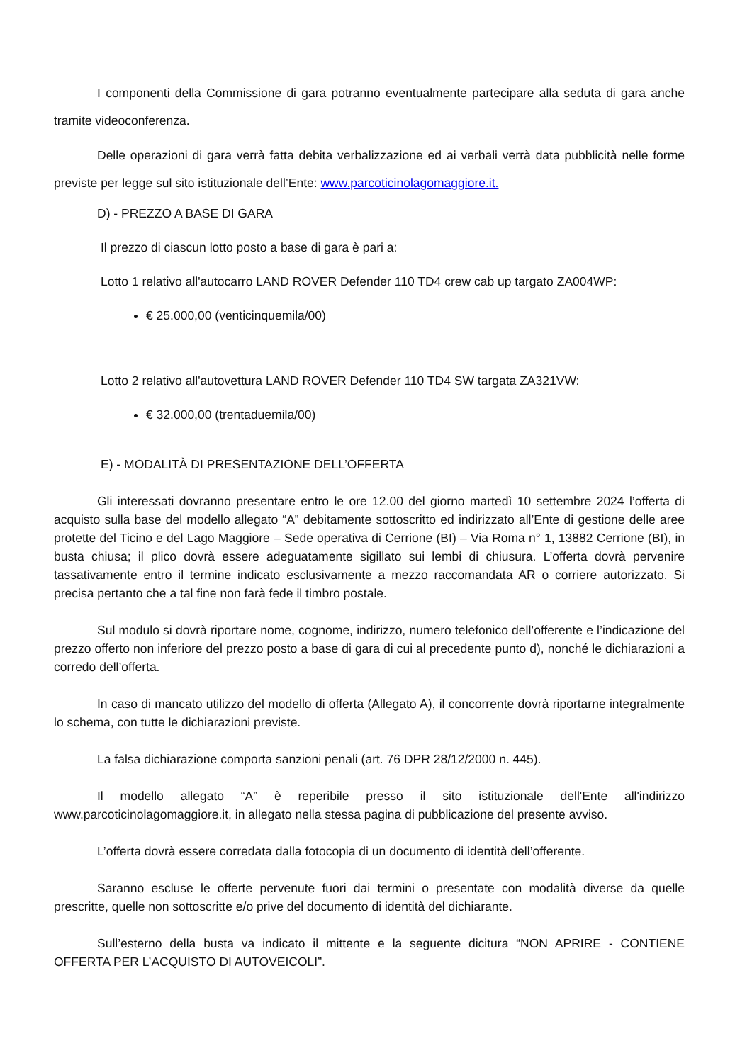I componenti della Commissione di gara potranno eventualmente partecipare alla seduta di gara anche tramite videoconferenza.
Delle operazioni di gara verrà fatta debita verbalizzazione ed ai verbali verrà data pubblicità nelle forme previste per legge sul sito istituzionale dell’Ente: www.parcoticinolagomaggiore.it.
D) - PREZZO A BASE DI GARA
Il prezzo di ciascun lotto posto a base di gara è pari a:
Lotto 1 relativo all'autocarro LAND ROVER Defender 110 TD4 crew cab up targato ZA004WP:
€ 25.000,00 (venticinquemila/00)
Lotto 2 relativo all'autovettura LAND ROVER Defender 110 TD4 SW targata ZA321VW:
€ 32.000,00 (trentaduemila/00)
E) - MODALITÀ DI PRESENTAZIONE DELL’OFFERTA
Gli interessati dovranno presentare entro le ore 12.00 del giorno martedì 10 settembre 2024 l’offerta di acquisto sulla base del modello allegato “A” debitamente sottoscritto ed indirizzato all’Ente di gestione delle aree protette del Ticino e del Lago Maggiore – Sede operativa di Cerrione (BI) – Via Roma n° 1, 13882 Cerrione (BI), in busta chiusa; il plico dovrà essere adeguatamente sigillato sui lembi di chiusura. L’offerta dovrà pervenire tassativamente entro il termine indicato esclusivamente a mezzo raccomandata AR o corriere autorizzato. Si precisa pertanto che a tal fine non farà fede il timbro postale.
Sul modulo si dovrà riportare nome, cognome, indirizzo, numero telefonico dell’offerente e l’indicazione del prezzo offerto non inferiore del prezzo posto a base di gara di cui al precedente punto d), nonché le dichiarazioni a corredo dell’offerta.
In caso di mancato utilizzo del modello di offerta (Allegato A), il concorrente dovrà riportarne integralmente lo schema, con tutte le dichiarazioni previste.
La falsa dichiarazione comporta sanzioni penali (art. 76 DPR 28/12/2000 n. 445).
Il modello allegato “A” è reperibile presso il sito istituzionale dell'Ente all'indirizzo www.parcoticinolagomaggiore.it, in allegato nella stessa pagina di pubblicazione del presente avviso.
L’offerta dovrà essere corredata dalla fotocopia di un documento di identità dell’offerente.
Saranno escluse le offerte pervenute fuori dai termini o presentate con modalità diverse da quelle prescritte, quelle non sottoscritte e/o prive del documento di identità del dichiarante.
Sull’esterno della busta va indicato il mittente e la seguente dicitura “NON APRIRE - CONTIENE OFFERTA PER L’ACQUISTO DI AUTOVEICOLI”.